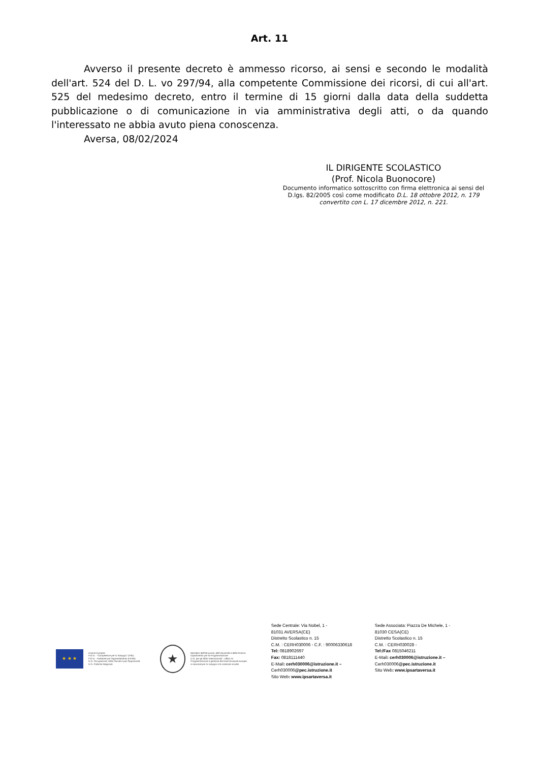Art. 11
Avverso il presente decreto è ammesso ricorso, ai sensi e secondo le modalità dell'art. 524 del D. L. vo 297/94, alla competente Commissione dei ricorsi, di cui all'art. 525 del medesimo decreto, entro il termine di 15 giorni dalla data della suddetta pubblicazione o di comunicazione in via amministrativa degli atti, o da quando l'interessato ne abbia avuto piena conoscenza.
Aversa, 08/02/2024
IL DIRIGENTE SCOLASTICO
(Prof. Nicola Buonocore)
Documento informatico sottoscritto con firma elettronica ai sensi del D.lgs. 82/2005 così come modificato D.L. 18 ottobre 2012, n. 179 convertito con L. 17 dicembre 2012, n. 221.
★ ★ ★
Unione Europea
P.O.N. - "Competenze per lo Sviluppo" (FSE)
P.O.N. - Ambiente per l'apprendimento (FESR)
D.G. Occupazione, Affari Sociali e pari Opportunità
D.G. Politiche Regionali
★
Ministero dell'Istruzione, dell'Università e della Ricerca
Dipartimento per la Programmazione
D.G. per gli Affari Internazionali - Ufficio IV
Programmazione e gestione dei fondi strutturali europei
e nazionali per lo sviluppo e la coesione sociale
Sede Centrale: Via Nobel, 1 -
81031 AVERSA(CE)
Distretto Scolastico n. 15
C.M. : CERH030006 - C.F. : 90006330618
Tel: 0818902697
Fax: 0818111440
E-Mail: cerh030006@istruzione.it –
Cerh030006@pec.istruzione.it
Sito Web: www.ipsartaversa.it
Sede Associata: Piazza De Michele, 1 -
81030 CESA(CE)
Distretto Scolastico n. 15
C.M. : CERH030028 -
Tel:/Fax 0815046211
E-Mail: cerh030006@istruzione.it –
Cerh030006@pec.istruzione.it
Sito Web: www.ipsartaversa.it